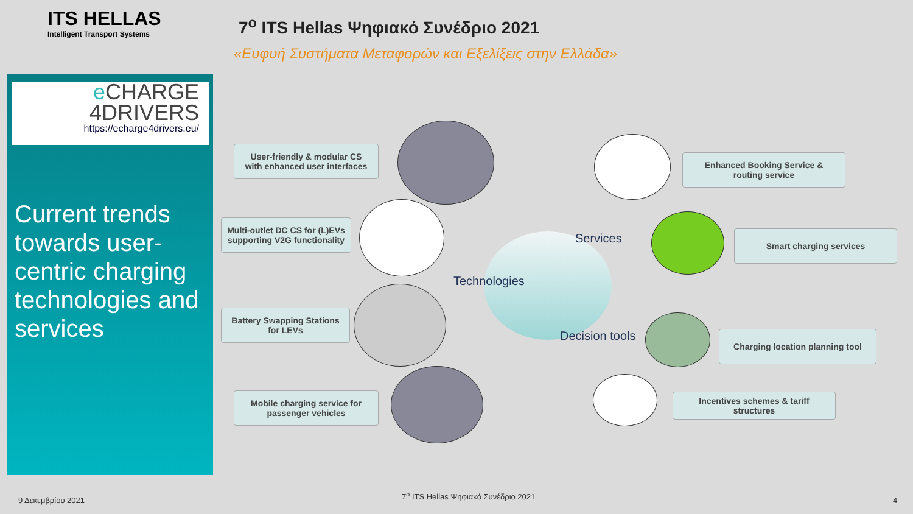ITS HELLAS
Intelligent Transport Systems
7<sup>ο</sup> ITS Hellas Ψηφιακό Συνέδριο 2021
«Ευφυή Συστήματα Μεταφορών και Εξελίξεις στην Ελλάδα»
e CHARGE
4DRIVERS
https://echarge4drivers.eu/
Current trends towards user-centric charging technologies and services
User-friendly & modular CS
with enhanced user interfaces
Multi-outlet DC CS for (L)EVs supporting V2G functionality
Battery Swapping Stations
for LEVs
Mobile charging service for
passenger vehicles
Enhanced Booking Service &
routing service
Smart charging services
Charging location planning tool
Incentives schemes & tariff
structures
Technologies
Services
Decision tools
9 Δεκεμβρίου 2021
7<sup>ο</sup> ITS Hellas Ψηφιακό Συνέδριο 2021
4